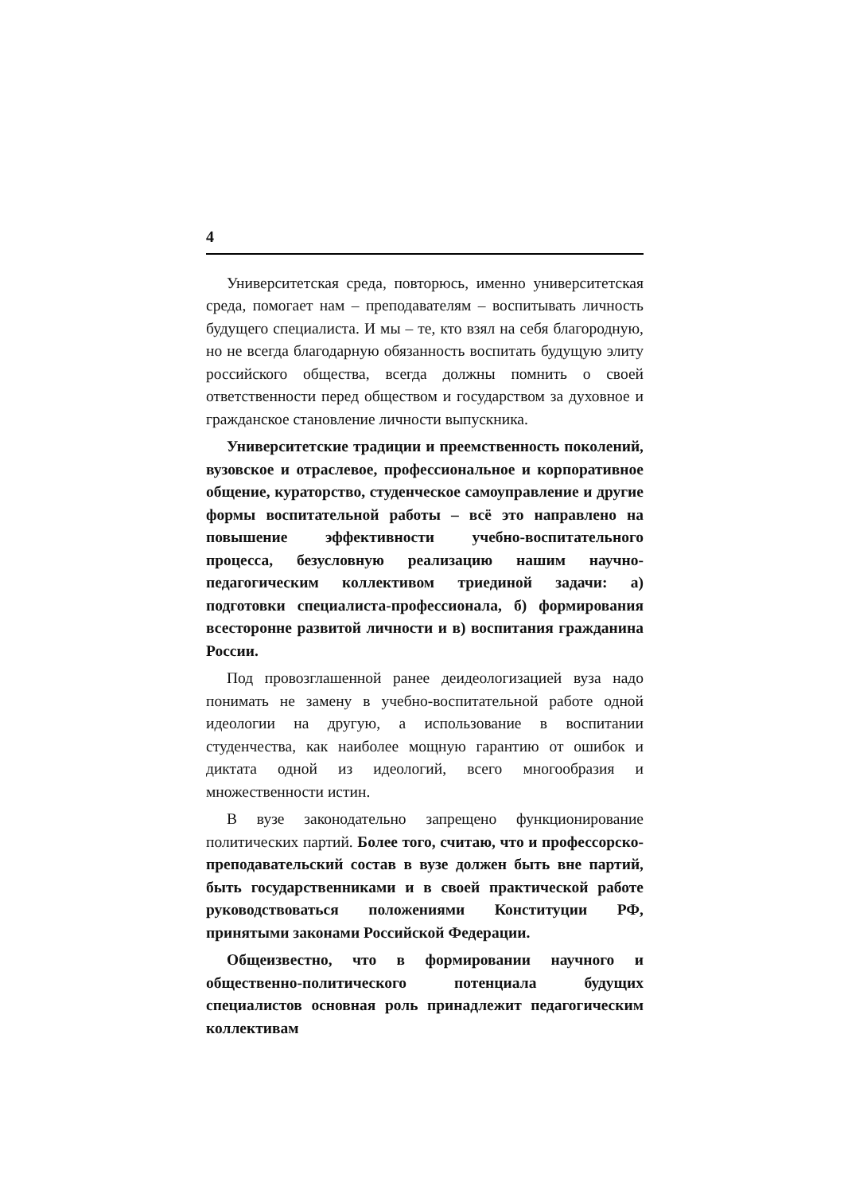4
Университетская среда, повторюсь, именно университетская среда, помогает нам – преподавателям – воспитывать личность будущего специалиста. И мы – те, кто взял на себя благородную, но не всегда благодарную обязанность воспитать будущую элиту российского общества, всегда должны помнить о своей ответственности перед обществом и государством за духовное и гражданское становление личности выпускника.
Университетские традиции и преемственность поколений, вузовское и отраслевое, профессиональное и корпоративное общение, кураторство, студенческое самоуправление и другие формы воспитательной работы – всё это направлено на повышение эффективности учебно-воспитательного процесса, безусловную реализацию нашим научно-педагогическим коллективом триединой задачи: а) подготовки специалиста-профессионала, б) формирования всесторонне развитой личности и в) воспитания гражданина России.
Под провозглашенной ранее деидеологизацией вуза надо понимать не замену в учебно-воспитательной работе одной идеологии на другую, а использование в воспитании студенчества, как наиболее мощную гарантию от ошибок и диктата одной из идеологий, всего многообразия и множественности истин.
В вузе законодательно запрещено функционирование политических партий. Более того, считаю, что и профессорско-преподавательский состав в вузе должен быть вне партий, быть государственниками и в своей практической работе руководствоваться положениями Конституции РФ, принятыми законами Российской Федерации.
Общеизвестно, что в формировании научного и общественно-политического потенциала будущих специалистов основная роль принадлежит педагогическим коллективам